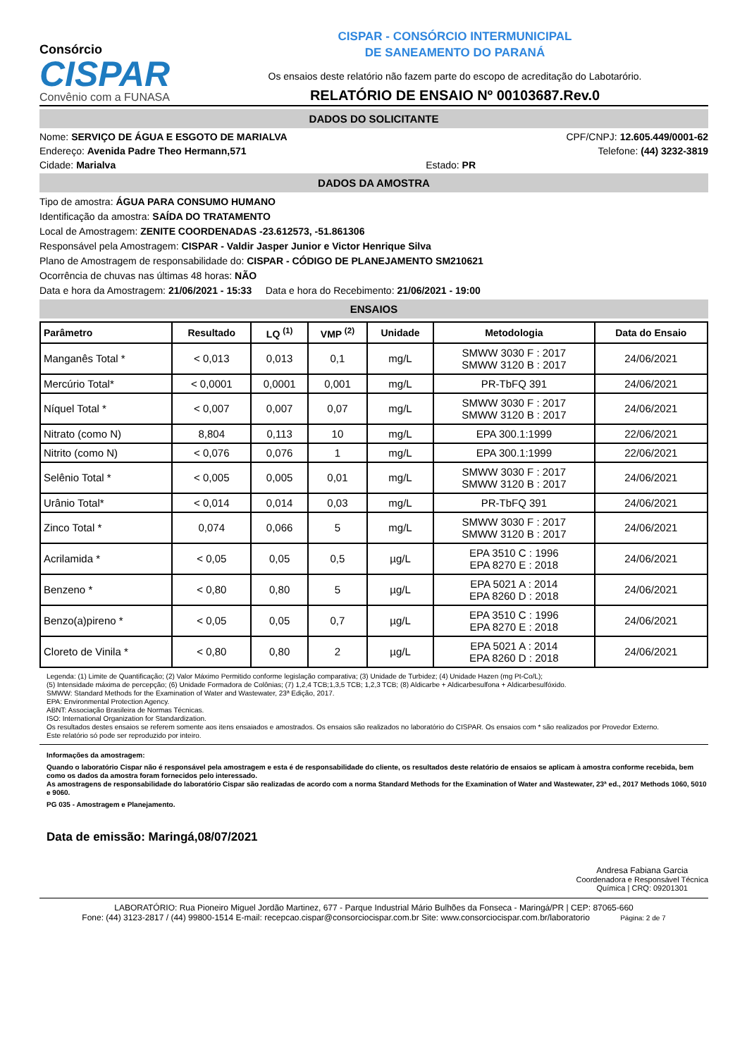Consórcio
CISPAR
Convênio com a FUNASA
CISPAR - CONSÓRCIO INTERMUNICIPAL
DE SANEAMENTO DO PARANÁ
Os ensaios deste relatório não fazem parte do escopo de acreditação do Labotarório.
RELATÓRIO DE ENSAIO Nº 00103687.Rev.0
DADOS DO SOLICITANTE
Nome: SERVIÇO DE ÁGUA E ESGOTO DE MARIALVA CPF/CNPJ: 12.605.449/0001-62
Endereço: Avenida Padre Theo Hermann,571 Telefone: (44) 3232-3819
Cidade: Marialva Estado: PR
DADOS DA AMOSTRA
Tipo de amostra: ÁGUA PARA CONSUMO HUMANO
Identificação da amostra: SAÍDA DO TRATAMENTO
Local de Amostragem: ZENITE COORDENADAS -23.612573, -51.861306
Responsável pela Amostragem: CISPAR - Valdir Jasper Junior e Victor Henrique Silva
Plano de Amostragem de responsabilidade do: CISPAR - CÓDIGO DE PLANEJAMENTO SM210621
Ocorrência de chuvas nas últimas 48 horas: NÃO
Data e hora da Amostragem: 21/06/2021 - 15:33 Data e hora do Recebimento: 21/06/2021 - 19:00
ENSAIOS
| Parâmetro | Resultado | LQ <sup>(1)</sup> | VMP <sup>(2)</sup> | Unidade | Metodologia | Data do Ensaio |
| --- | --- | --- | --- | --- | --- | --- |
| Manganês Total * | < 0,013 | 0,013 | 0,1 | mg/L | SMWW 3030 F : 2017 SMWW 3120 B : 2017 | 24/06/2021 |
| Mercúrio Total* | < 0,0001 | 0,0001 | 0,001 | mg/L | PR-TbFQ 391 | 24/06/2021 |
| Níquel Total * | < 0,007 | 0,007 | 0,07 | mg/L | SMWW 3030 F : 2017 SMWW 3120 B : 2017 | 24/06/2021 |
| Nitrato (como N) | 8,804 | 0,113 | 10 | mg/L | EPA 300.1:1999 | 22/06/2021 |
| Nitrito (como N) | < 0,076 | 0,076 | 1 | mg/L | EPA 300.1:1999 | 22/06/2021 |
| Selênio Total * | < 0,005 | 0,005 | 0,01 | mg/L | SMWW 3030 F : 2017 SMWW 3120 B : 2017 | 24/06/2021 |
| Urânio Total* | < 0,014 | 0,014 | 0,03 | mg/L | PR-TbFQ 391 | 24/06/2021 |
| Zinco Total * | 0,074 | 0,066 | 5 | mg/L | SMWW 3030 F : 2017 SMWW 3120 B : 2017 | 24/06/2021 |
| Acrilamida * | < 0,05 | 0,05 | 0,5 | µg/L | EPA 3510 C : 1996 EPA 8270 E : 2018 | 24/06/2021 |
| Benzeno * | < 0,80 | 0,80 | 5 | µg/L | EPA 5021 A : 2014 EPA 8260 D : 2018 | 24/06/2021 |
| Benzo(a)pireno * | < 0,05 | 0,05 | 0,7 | µg/L | EPA 3510 C : 1996 EPA 8270 E : 2018 | 24/06/2021 |
| Cloreto de Vinila * | < 0,80 | 0,80 | 2 | µg/L | EPA 5021 A : 2014 EPA 8260 D : 2018 | 24/06/2021 |
Legenda: (1) Limite de Quantificação; (2) Valor Máximo Permitido conforme legislação comparativa; (3) Unidade de Turbidez; (4) Unidade Hazen (mg Pt-Co/L);
(5) Intensidade máxima de percepção; (6) Unidade Formadora de Colônias; (7) 1,2,4 TCB;1,3,5 TCB; 1,2,3 TCB; (8) Aldicarbe + Aldicarbesulfona + Aldicarbesulfóxido.
SMWW: Standard Methods for the Examination of Water and Wastewater, 23ª Edição, 2017.
EPA: Environmental Protection Agency.
ABNT: Associação Brasileira de Normas Técnicas.
ISO: International Organization for Standardization.
Os resultados destes ensaios se referem somente aos itens ensaiados e amostrados. Os ensaios são realizados no laboratório do CISPAR. Os ensaios com * são realizados por Provedor Externo.
Este relatório só pode ser reproduzido por inteiro.
Informações da amostragem:
Quando o laboratório Cispar não é responsável pela amostragem e esta é de responsabilidade do cliente, os resultados deste relatório de ensaios se aplicam à amostra conforme recebida, bem como os dados da amostra foram fornecidos pelo interessado.
As amostragens de responsabilidade do laboratório Cispar são realizadas de acordo com a norma Standard Methods for the Examination of Water and Wastewater, 23ª ed., 2017 Methods 1060, 5010 e 9060.
PG 035 - Amostragem e Planejamento.
Data de emissão: Maringá,08/07/2021
Andresa Fabiana Garcia
Coordenadora e Responsável Técnica
Química | CRQ: 09201301
LABORATÓRIO: Rua Pioneiro Miguel Jordão Martinez, 677 - Parque Industrial Mário Bulhões da Fonseca - Maringá/PR | CEP: 87065-660
Fone: (44) 3123-2817 / (44) 99800-1514 E-mail: recepcao.cispar@consorciocispar.com.br Site: www.consorciocispar.com.br/laboratorio Página: 2 de 7